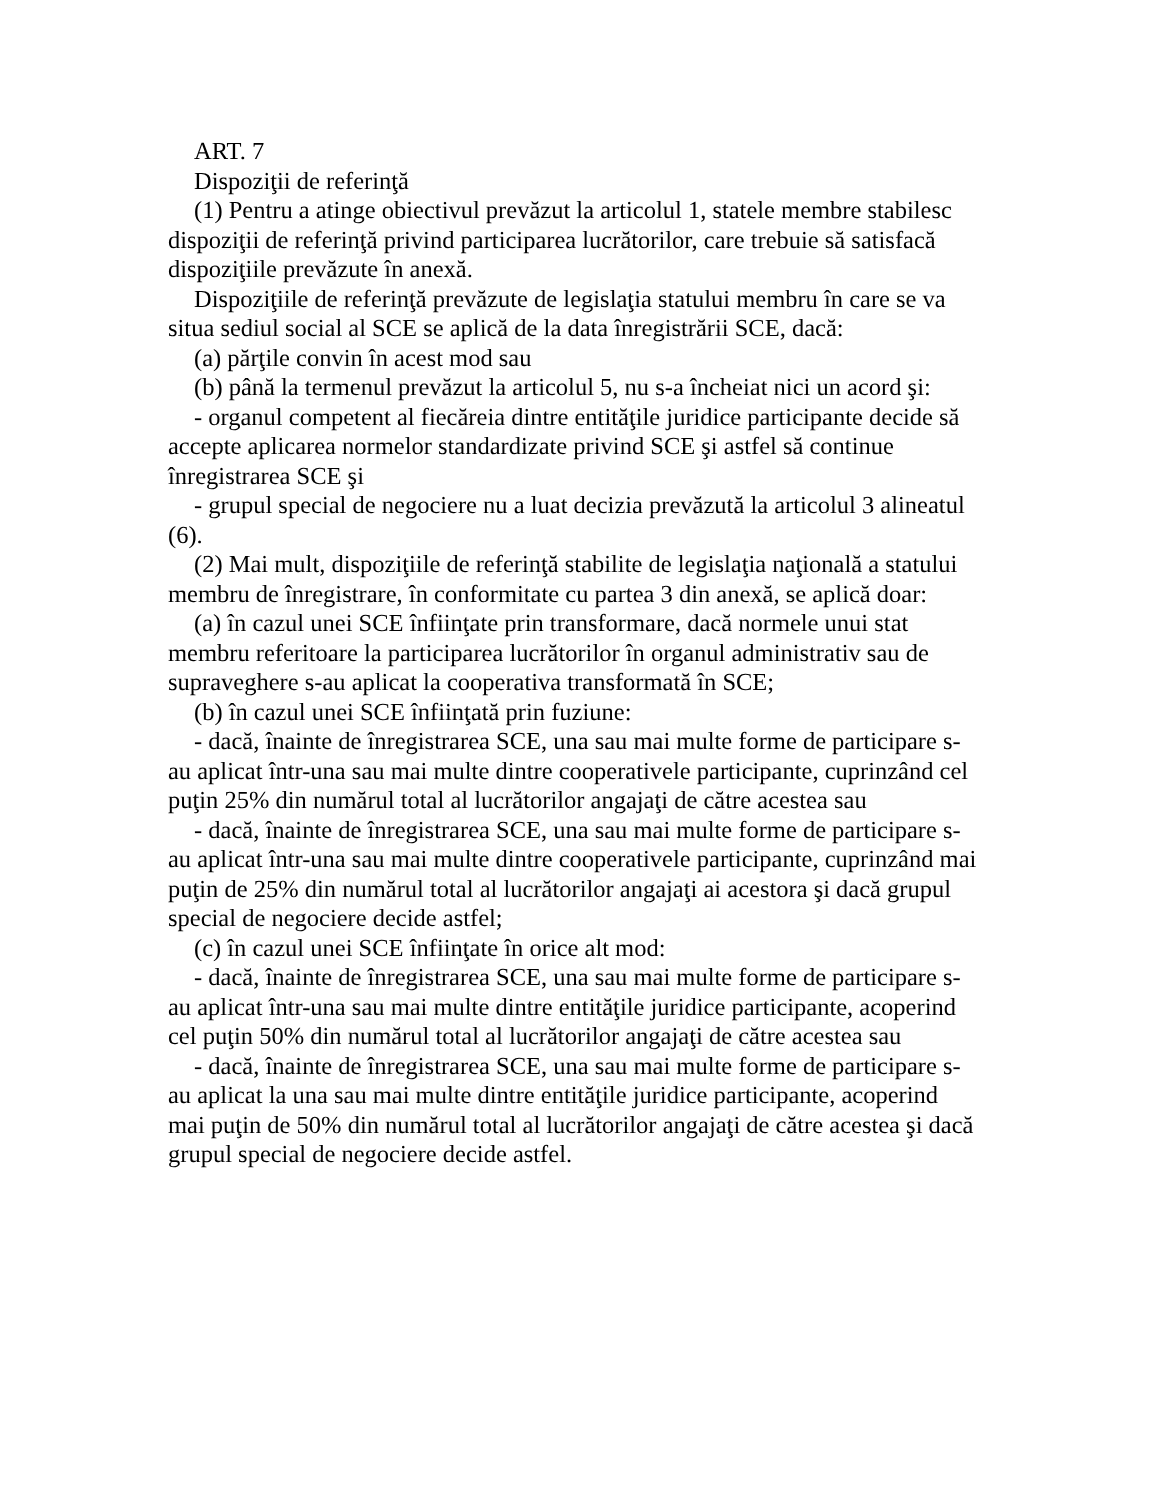ART. 7
Dispoziţii de referinţă
(1) Pentru a atinge obiectivul prevăzut la articolul 1, statele membre stabilesc dispoziţii de referinţă privind participarea lucrătorilor, care trebuie să satisfacă dispoziţiile prevăzute în anexă.
Dispoziţiile de referinţă prevăzute de legislaţia statului membru în care se va situa sediul social al SCE se aplică de la data înregistrării SCE, dacă:
(a) părţile convin în acest mod sau
(b) până la termenul prevăzut la articolul 5, nu s-a încheiat nici un acord şi:
- organul competent al fiecăreia dintre entităţile juridice participante decide să accepte aplicarea normelor standardizate privind SCE şi astfel să continue înregistrarea SCE şi
- grupul special de negociere nu a luat decizia prevăzută la articolul 3 alineatul (6).
(2) Mai mult, dispoziţiile de referinţă stabilite de legislaţia naţională a statului membru de înregistrare, în conformitate cu partea 3 din anexă, se aplică doar:
(a) în cazul unei SCE înfiinţate prin transformare, dacă normele unui stat membru referitoare la participarea lucrătorilor în organul administrativ sau de supraveghere s-au aplicat la cooperativa transformată în SCE;
(b) în cazul unei SCE înfiinţată prin fuziune:
- dacă, înainte de înregistrarea SCE, una sau mai multe forme de participare s-au aplicat într-una sau mai multe dintre cooperativele participante, cuprinzând cel puţin 25% din numărul total al lucrătorilor angajaţi de către acestea sau
- dacă, înainte de înregistrarea SCE, una sau mai multe forme de participare s-au aplicat într-una sau mai multe dintre cooperativele participante, cuprinzând mai puţin de 25% din numărul total al lucrătorilor angajaţi ai acestora şi dacă grupul special de negociere decide astfel;
(c) în cazul unei SCE înfiinţate în orice alt mod:
- dacă, înainte de înregistrarea SCE, una sau mai multe forme de participare s-au aplicat într-una sau mai multe dintre entităţile juridice participante, acoperind cel puţin 50% din numărul total al lucrătorilor angajaţi de către acestea sau
- dacă, înainte de înregistrarea SCE, una sau mai multe forme de participare s-au aplicat la una sau mai multe dintre entităţile juridice participante, acoperind mai puţin de 50% din numărul total al lucrătorilor angajaţi de către acestea şi dacă grupul special de negociere decide astfel.